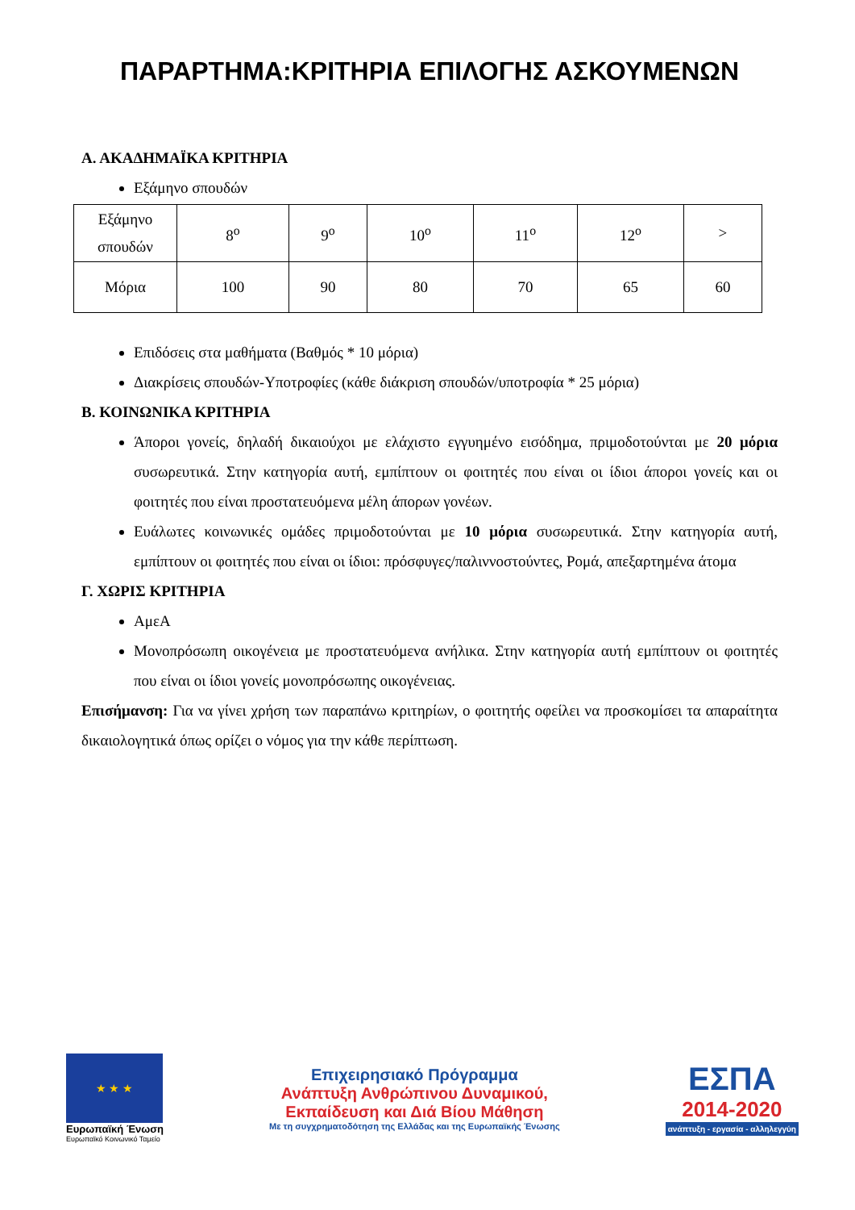ΠΑΡΑΡΤΗΜΑ:ΚΡΙΤΗΡΙΑ ΕΠΙΛΟΓΗΣ ΑΣΚΟΥΜΕΝΩΝ
Α. ΑΚΑΔΗΜΑΪΚΑ ΚΡΙΤΗΡΙΑ
Εξάμηνο σπουδών
| Εξάμηνο σπουδών | 8<sup>ο</sup> | 9<sup>ο</sup> | 10<sup>ο</sup> | 11<sup>ο</sup> | 12<sup>ο</sup> | > |
| Μόρια | 100 | 90 | 80 | 70 | 65 | 60 |
Επιδόσεις στα μαθήματα (Βαθμός * 10 μόρια)
Διακρίσεις σπουδών-Υποτροφίες (κάθε διάκριση σπουδών/υποτροφία * 25 μόρια)
Β. ΚΟΙΝΩΝΙΚΑ ΚΡΙΤΗΡΙΑ
Άποροι γονείς, δηλαδή δικαιούχοι με ελάχιστο εγγυημένο εισόδημα, πριμοδοτούνται με 20 μόρια συσωρευτικά. Στην κατηγορία αυτή, εμπίπτουν οι φοιτητές που είναι οι ίδιοι άποροι γονείς και οι φοιτητές που είναι προστατευόμενα μέλη άπορων γονέων.
Ευάλωτες κοινωνικές ομάδες πριμοδοτούνται με 10 μόρια συσωρευτικά. Στην κατηγορία αυτή, εμπίπτουν οι φοιτητές που είναι οι ίδιοι: πρόσφυγες/παλιννοστούντες, Ρομά, απεξαρτημένα άτομα
Γ. ΧΩΡΙΣ ΚΡΙΤΗΡΙΑ
ΑμεΑ
Μονοπρόσωπη οικογένεια με προστατευόμενα ανήλικα. Στην κατηγορία αυτή εμπίπτουν οι φοιτητές που είναι οι ίδιοι γονείς μονοπρόσωπης οικογένειας.
Επισήμανση: Για να γίνει χρήση των παραπάνω κριτηρίων, ο φοιτητής οφείλει να προσκομίσει τα απαραίτητα δικαιολογητικά όπως ορίζει ο νόμος για την κάθε περίπτωση.
★ ★ ★
Ευρωπαϊκή Ένωση
Ευρωπαϊκό Κοινωνικό Ταμείο
Επιχειρησιακό Πρόγραμμα
Ανάπτυξη Ανθρώπινου Δυναμικού,
Εκπαίδευση και Διά Βίου Μάθηση
Με τη συγχρηματοδότηση της Ελλάδας και της Ευρωπαϊκής Ένωσης
ΕΣΠΑ
2014-2020
ανάπτυξη - εργασία - αλληλεγγύη